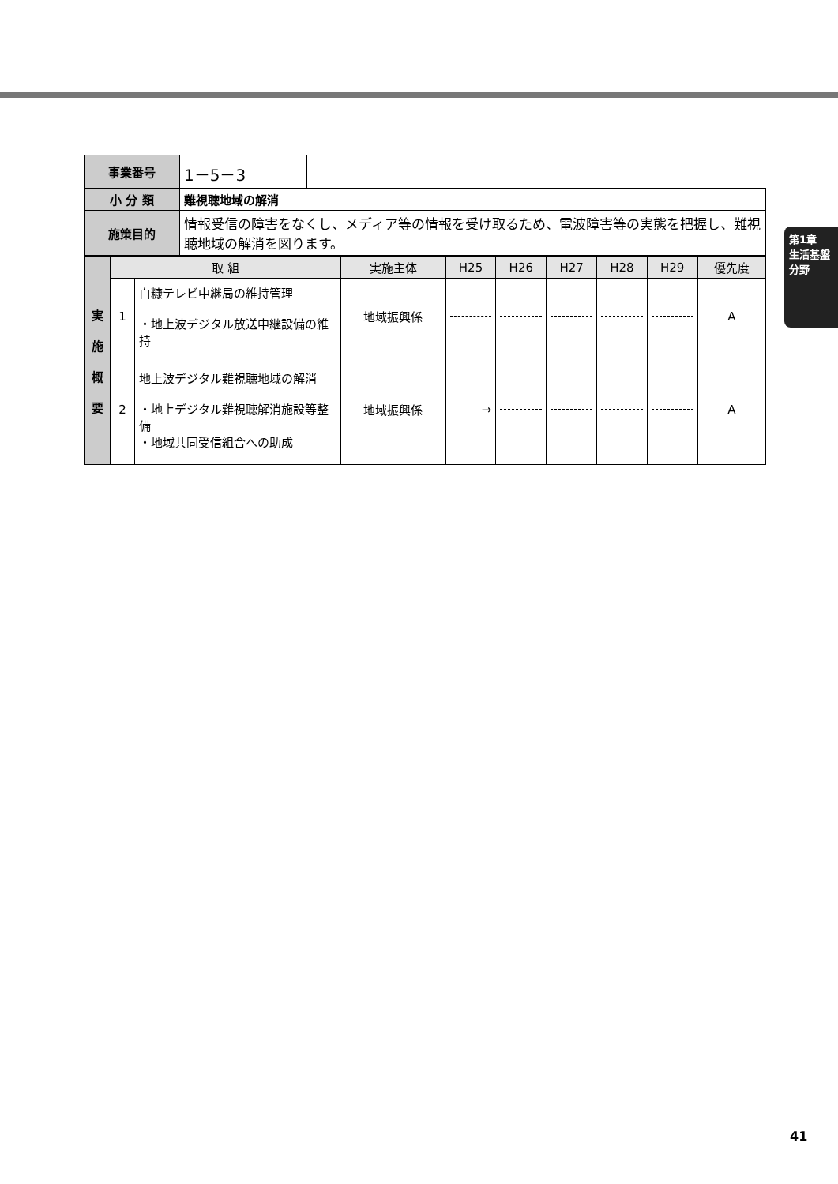第1章
生活基盤分野
| 事業番号 | 1－5－3 | |
| 小 分 類 | 難視聴地域の解消 | |
| 施策目的 | 情報受信の障害をなくし、メディア等の情報を受け取るため、電波障害等の実態を把握し、難視聴地域の解消を図ります。 | |
| 実 施 概 要 | 取 組 | | 実施主体 | H25 | H26 | H27 | H28 | H29 | 優先度 |
| --- | --- | --- | --- | --- | --- | --- | --- | --- | --- |
| | 1 | 白糠テレビ中継局の維持管理 ・地上波デジタル放送中継設備の維持 | 地域振興係 | | | | | | A |
| | 2 | 地上波デジタル難視聴地域の解消 ・地上デジタル難視聴解消施設等整備 ・地域共同受信組合への助成 | 地域振興係 | → | | | | | A |
41